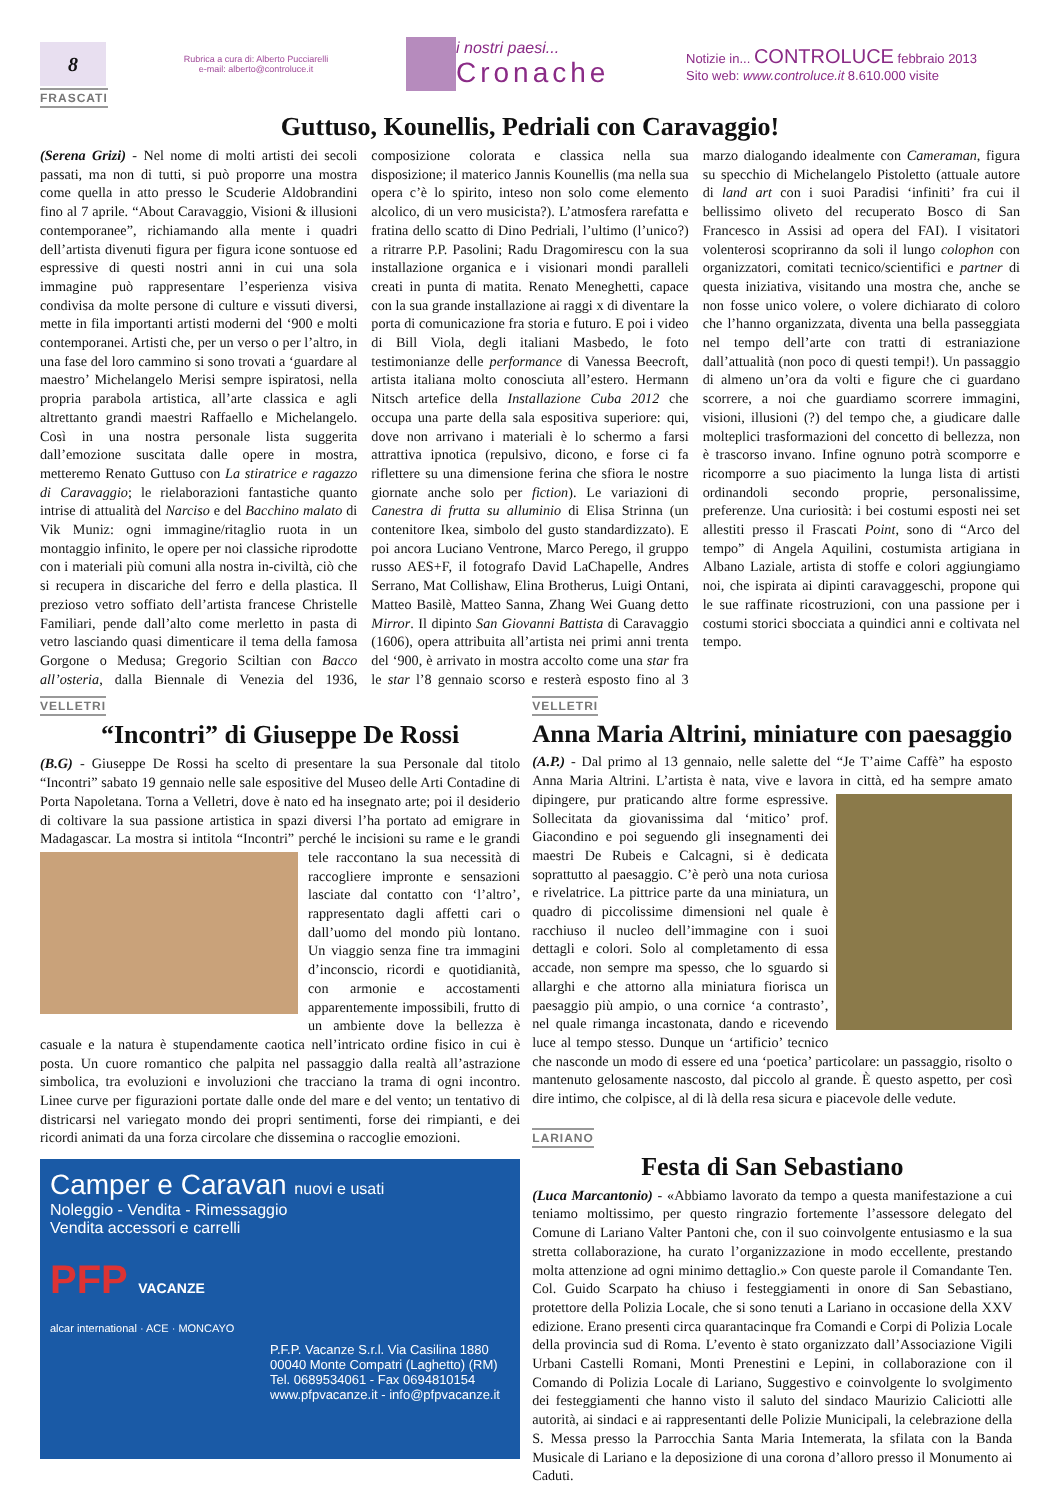8
Rubrica a cura di: Alberto Pucciarelli
e-mail: alberto@controluce.it
i nostri paesi...
Cronache
Notizie in... CONTROLUCE febbraio 2013
Sito web: www.controluce.it 8.610.000 visite
FRASCATI
Guttuso, Kounellis, Pedriali con Caravaggio!
(Serena Grizi) - Nel nome di molti artisti dei secoli passati, ma non di tutti, si può proporre una mostra come quella in atto presso le Scuderie Aldobrandini fino al 7 aprile. “About Caravaggio, Visioni & illusioni contemporanee”, richiamando alla mente i quadri dell’artista divenuti figura per figura icone sontuose ed espressive di questi nostri anni in cui una sola immagine può rappresentare l’esperienza visiva condivisa da molte persone di culture e vissuti diversi, mette in fila importanti artisti moderni del ‘900 e molti contemporanei. Artisti che, per un verso o per l’altro, in una fase del loro cammino si sono trovati a ‘guardare al maestro’ Michelangelo Merisi sempre ispiratosi, nella propria parabola artistica, all’arte classica e agli altrettanto grandi maestri Raffaello e Michelangelo. Così in una nostra personale lista suggerita dall’emozione suscitata dalle opere in mostra, metteremo Renato Guttuso con La stiratrice e ragazzo di Caravaggio; le rielaborazioni fantastiche quanto intrise di attualità del Narciso e del Bacchino malato di Vik Muniz: ogni immagine/ritaglio ruota in un montaggio infinito, le opere per noi classiche riprodotte con i materiali più comuni alla nostra in-civiltà, ciò che si recupera in discariche del ferro e della plastica. Il prezioso vetro soffiato dell’artista francese Christelle Familiari, pende dall’alto come merletto in pasta di vetro lasciando quasi dimenticare il tema della famosa Gorgone o Medusa; Gregorio Sciltian con Bacco all’osteria, dalla Biennale di Venezia del 1936, composizione colorata e classica nella sua disposizione; il materico Jannis Kounellis (ma nella sua opera c’è lo spirito, inteso non solo come elemento alcolico, di un vero musicista?). L’atmosfera rarefatta e fratina dello scatto di Dino Pedriali, l’ultimo (l’unico?) a ritrarre P.P. Pasolini; Radu Dragomirescu con la sua installazione organica e i visionari mondi paralleli creati in punta di matita. Renato Meneghetti, capace con la sua grande installazione ai raggi x di diventare la porta di comunicazione fra storia e futuro. E poi i video di Bill Viola, degli italiani Masbedo, le foto testimonianze delle performance di Vanessa Beecroft, artista italiana molto conosciuta all’estero. Hermann Nitsch artefice della Installazione Cuba 2012 che occupa una parte della sala espositiva superiore: qui, dove non arrivano i materiali è lo schermo a farsi attrattiva ipnotica (repulsivo, dicono, e forse ci fa riflettere su una dimensione ferina che sfiora le nostre giornate anche solo per fiction). Le variazioni di Canestra di frutta su alluminio di Elisa Strinna (un contenitore Ikea, simbolo del gusto standardizzato). E poi ancora Luciano Ventrone, Marco Perego, il gruppo russo AES+F, il fotografo David LaChapelle, Andres Serrano, Mat Collishaw, Elina Brotherus, Luigi Ontani, Matteo Basilè, Matteo Sanna, Zhang Wei Guang detto Mirror. Il dipinto San Giovanni Battista di Caravaggio (1606), opera attribuita all’artista nei primi anni trenta del ‘900, è arrivato in mostra accolto come una star fra le star l’8 gennaio scorso e resterà esposto fino al 3 marzo dialogando idealmente con Cameraman, figura su specchio di Michelangelo Pistoletto (attuale autore di land art con i suoi Paradisi ‘infiniti’ fra cui il bellissimo oliveto del recuperato Bosco di San Francesco in Assisi ad opera del FAI). I visitatori volenterosi scopriranno da soli il lungo colophon con organizzatori, comitati tecnico/scientifici e partner di questa iniziativa, visitando una mostra che, anche se non fosse unico volere, o volere dichiarato di coloro che l’hanno organizzata, diventa una bella passeggiata nel tempo dell’arte con tratti di estraniazione dall’attualità (non poco di questi tempi!). Un passaggio di almeno un’ora da volti e figure che ci guardano scorrere, a noi che guardiamo scorrere immagini, visioni, illusioni (?) del tempo che, a giudicare dalle molteplici trasformazioni del concetto di bellezza, non è trascorso invano. Infine ognuno potrà scomporre e ricomporre a suo piacimento la lunga lista di artisti ordinandoli secondo proprie, personalissime, preferenze. Una curiosità: i bei costumi esposti nei set allestiti presso il Frascati Point, sono di “Arco del tempo” di Angela Aquilini, costumista artigiana in Albano Laziale, artista di stoffe e colori aggiungiamo noi, che ispirata ai dipinti caravaggeschi, propone qui le sue raffinate ricostruzioni, con una passione per i costumi storici sbocciata a quindici anni e coltivata nel tempo.
VELLETRI
“Incontri” di Giuseppe De Rossi
(B.G) - Giuseppe De Rossi ha scelto di presentare la sua Personale dal titolo “Incontri” sabato 19 gennaio nelle sale espositive del Museo delle Arti Contadine di Porta Napoletana. Torna a Velletri, dove è nato ed ha insegnato arte; poi il desiderio di coltivare la sua passione artistica in spazi diversi l’ha portato ad emigrare in Madagascar. La mostra si intitola “Incontri” perché le incisioni su rame e le grandi tele raccontano la sua necessità di raccogliere impronte e sensazioni lasciate dal contatto con ‘l’altro’, rappresentato dagli affetti cari o dall’uomo del mondo più lontano. Un viaggio senza fine tra immagini d’inconscio, ricordi e quotidianità, con armonie e accostamenti apparentemente impossibili, frutto di un ambiente dove la bellezza è casuale e la natura è stupendamente caotica nell’intricato ordine fisico in cui è posta. Un cuore romantico che palpita nel passaggio dalla realtà all’astrazione simbolica, tra evoluzioni e involuzioni che tracciano la trama di ogni incontro. Linee curve per figurazioni portate dalle onde del mare e del vento; un tentativo di districarsi nel variegato mondo dei propri sentimenti, forse dei rimpianti, e dei ricordi animati da una forza circolare che dissemina o raccoglie emozioni.
Camper e Caravan nuovi e usati
Noleggio - Vendita - Rimessaggio
Vendita accessori e carrelli
PFP VACANZE
alcar international · ACE · MONCAYO
P.F.P. Vacanze S.r.l. Via Casilina 1880
00040 Monte Compatri (Laghetto) (RM)
Tel. 0689534061 - Fax 0694810154
www.pfpvacanze.it - info@pfpvacanze.it
VELLETRI
Anna Maria Altrini, miniature con paesaggio
(A.P.) - Dal primo al 13 gennaio, nelle salette del “Je T’aime Caffè” ha esposto Anna Maria Altrini. L’artista è nata, vive e lavora in città, ed ha sempre amato dipingere, pur praticando altre forme espressive. Sollecitata da giovanissima dal ‘mitico’ prof. Giacondino e poi seguendo gli insegnamenti dei maestri De Rubeis e Calcagni, si è dedicata soprattutto al paesaggio. C’è però una nota curiosa e rivelatrice. La pittrice parte da una miniatura, un quadro di piccolissime dimensioni nel quale è racchiuso il nucleo dell’immagine con i suoi dettagli e colori. Solo al completamento di essa accade, non sempre ma spesso, che lo sguardo si allarghi e che attorno alla miniatura fiorisca un paesaggio più ampio, o una cornice ‘a contrasto’, nel quale rimanga incastonata, dando e ricevendo luce al tempo stesso. Dunque un ‘artificio’ tecnico che nasconde un modo di essere ed una ‘poetica’ particolare: un passaggio, risolto o mantenuto gelosamente nascosto, dal piccolo al grande. È questo aspetto, per così dire intimo, che colpisce, al di là della resa sicura e piacevole delle vedute.
LARIANO
Festa di San Sebastiano
(Luca Marcantonio) - «Abbiamo lavorato da tempo a questa manifestazione a cui teniamo moltissimo, per questo ringrazio fortemente l’assessore delegato del Comune di Lariano Valter Pantoni che, con il suo coinvolgente entusiasmo e la sua stretta collaborazione, ha curato l’organizzazione in modo eccellente, prestando molta attenzione ad ogni minimo dettaglio.» Con queste parole il Comandante Ten. Col. Guido Scarpato ha chiuso i festeggiamenti in onore di San Sebastiano, protettore della Polizia Locale, che si sono tenuti a Lariano in occasione della XXV edizione. Erano presenti circa quarantacinque fra Comandi e Corpi di Polizia Locale della provincia sud di Roma. L’evento è stato organizzato dall’Associazione Vigili Urbani Castelli Romani, Monti Prenestini e Lepini, in collaborazione con il Comando di Polizia Locale di Lariano, Suggestivo e coinvolgente lo svolgimento dei festeggiamenti che hanno visto il saluto del sindaco Maurizio Caliciotti alle autorità, ai sindaci e ai rappresentanti delle Polizie Municipali, la celebrazione della S. Messa presso la Parrocchia Santa Maria Intemerata, la sfilata con la Banda Musicale di Lariano e la deposizione di una corona d’alloro presso il Monumento ai Caduti.